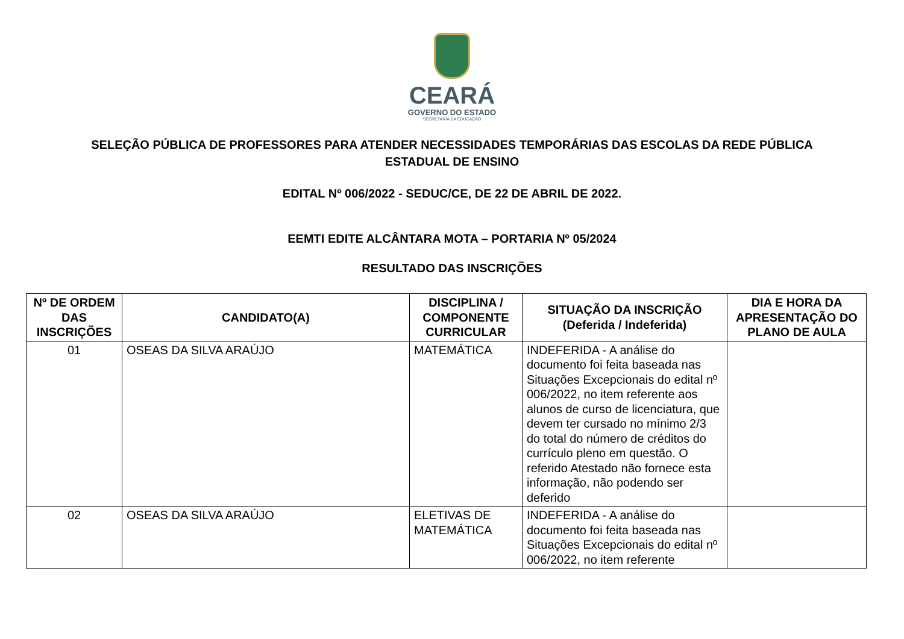CEARÁ
GOVERNO DO ESTADO
SECRETARIA DA EDUCAÇÃO
SELEÇÃO PÚBLICA DE PROFESSORES PARA ATENDER NECESSIDADES TEMPORÁRIAS DAS ESCOLAS DA REDE PÚBLICA ESTADUAL DE ENSINO
EDITAL Nº 006/2022 - SEDUC/CE, DE 22 DE ABRIL DE 2022.
EEMTI EDITE ALCÂNTARA MOTA – PORTARIA Nº 05/2024
RESULTADO DAS INSCRIÇÕES
| Nº DE ORDEM DAS INSCRIÇÕES | CANDIDATO(A) | DISCIPLINA / COMPONENTE CURRICULAR | SITUAÇÃO DA INSCRIÇÃO (Deferida / Indeferida) | DIA E HORA DA APRESENTAÇÃO DO PLANO DE AULA |
| --- | --- | --- | --- | --- |
| 01 | OSEAS DA SILVA ARAÚJO | MATEMÁTICA | INDEFERIDA - A análise do documento foi feita baseada nas Situações Excepcionais do edital nº 006/2022, no item referente aos alunos de curso de licenciatura, que devem ter cursado no mínimo 2/3 do total do número de créditos do currículo pleno em questão. O referido Atestado não fornece esta informação, não podendo ser deferido | |
| 02 | OSEAS DA SILVA ARAÚJO | ELETIVAS DE MATEMÁTICA | INDEFERIDA - A análise do documento foi feita baseada nas Situações Excepcionais do edital nº 006/2022, no item referente | |